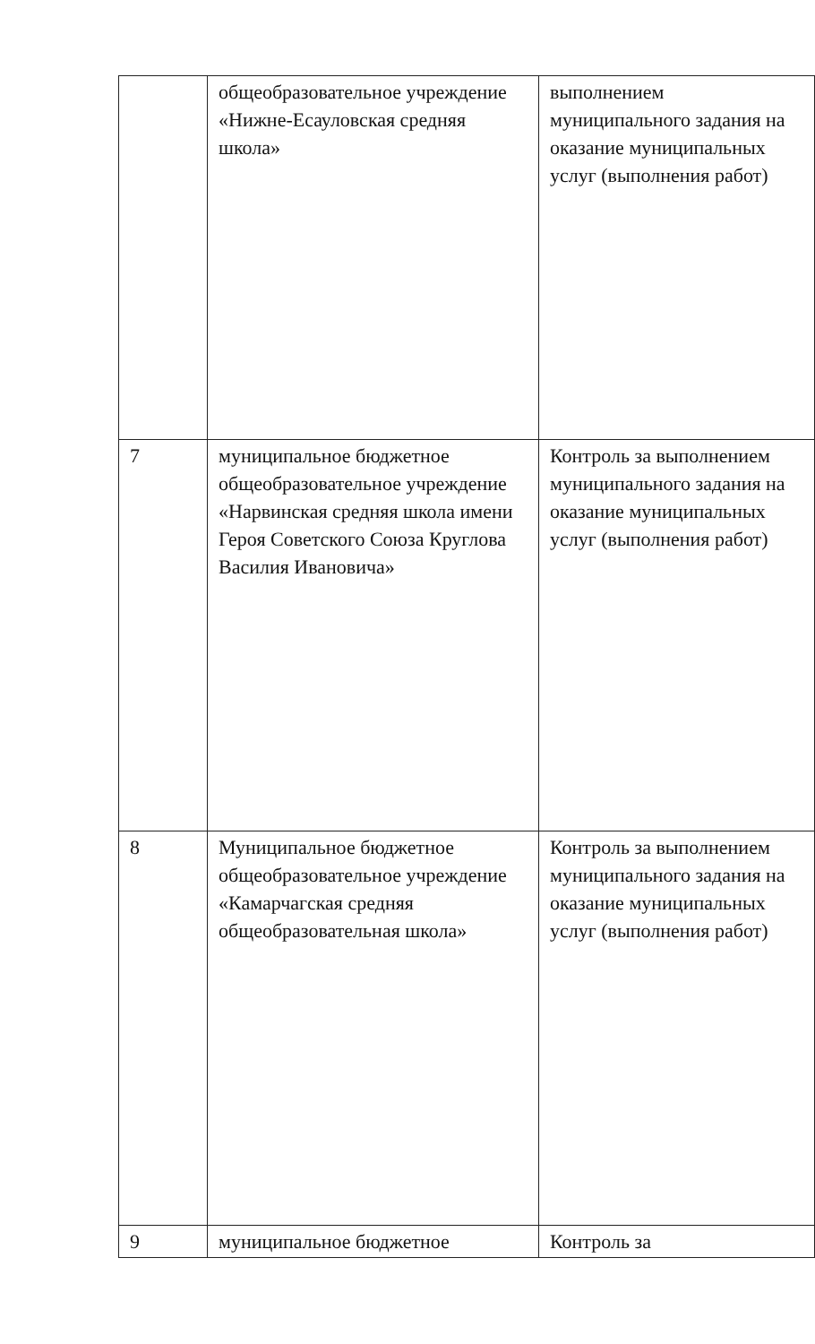| | общеобразовательное учреждение «Нижне-Есауловская средняя школа» | выполнением муниципального задания на оказание муниципальных услуг (выполнения работ) |
| 7 | муниципальное бюджетное общеобразовательное учреждение «Нарвинская средняя школа имени Героя Советского Союза Круглова Василия Ивановича» | Контроль за выполнением муниципального задания на оказание муниципальных услуг (выполнения работ) |
| 8 | Муниципальное бюджетное общеобразовательное учреждение «Камарчагская средняя общеобразовательная школа» | Контроль за выполнением муниципального задания на оказание муниципальных услуг (выполнения работ) |
| 9 | муниципальное бюджетное | Контроль за |